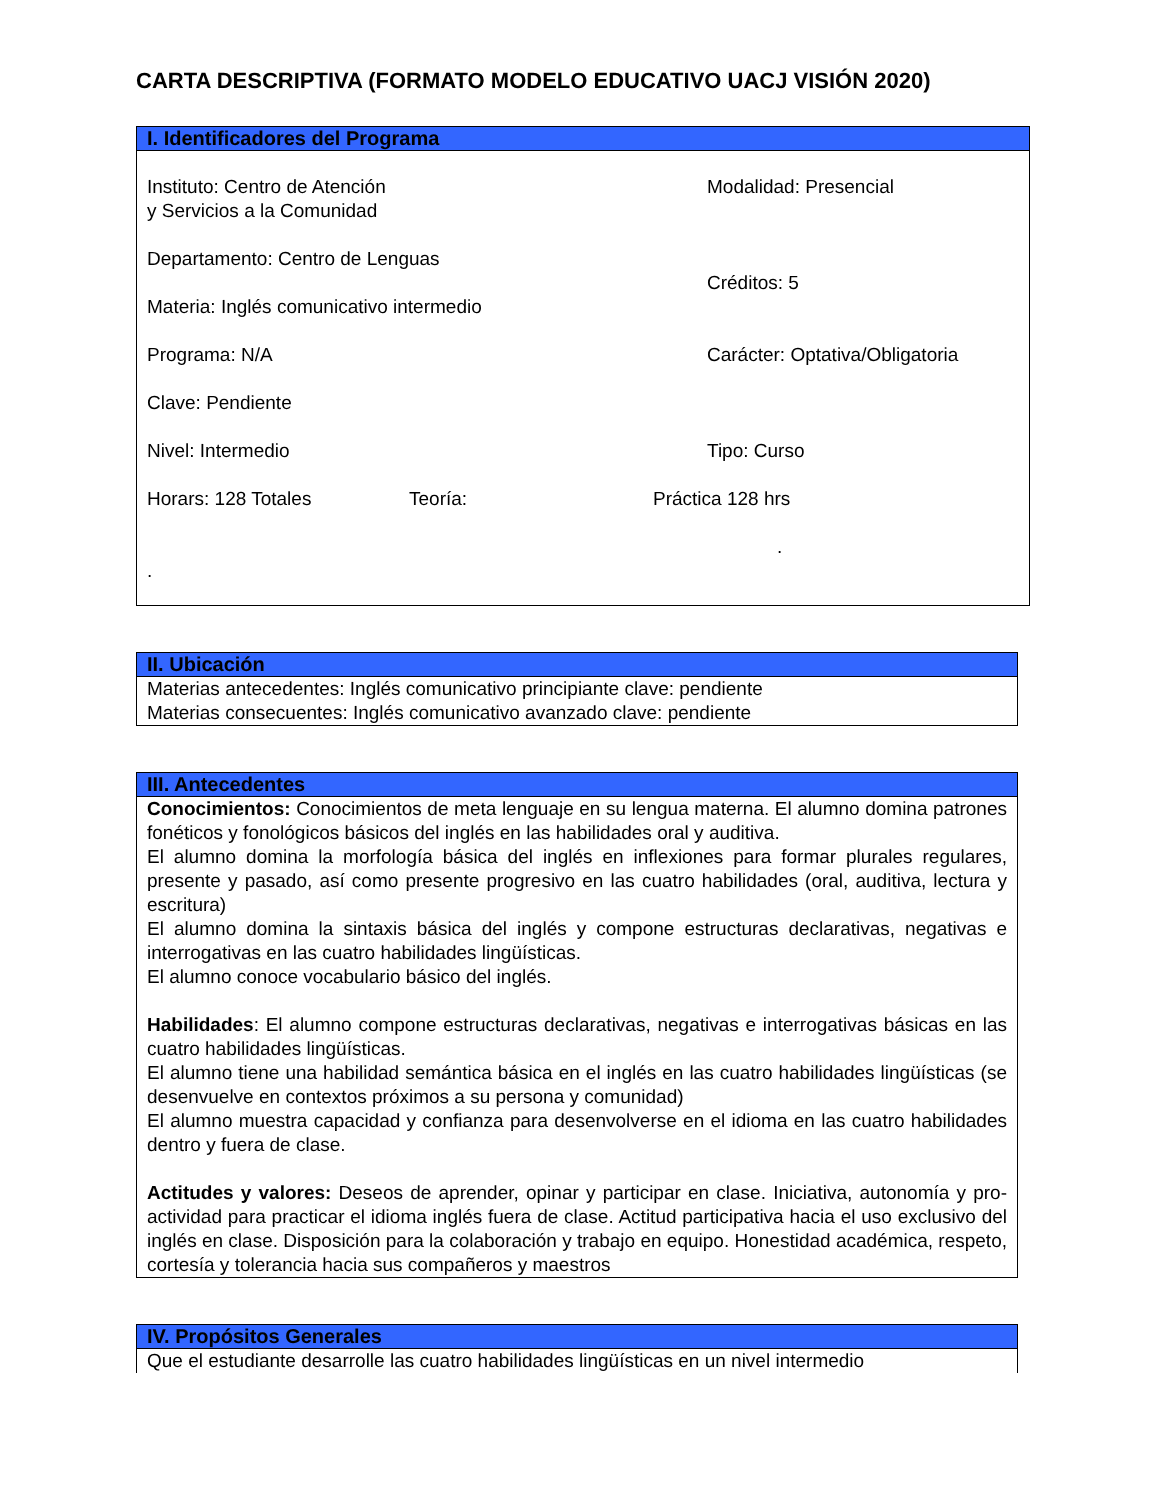CARTA DESCRIPTIVA (FORMATO MODELO EDUCATIVO UACJ VISIÓN 2020)
| I. Identificadores del Programa |
| --- |
| Instituto: Centro de Atención y Servicios a la Comunidad Modalidad: Presencial Departamento: Centro de Lenguas Créditos: 5 Materia: Inglés comunicativo intermedio Programa: N/A Carácter: Optativa/Obligatoria Clave: Pendiente Nivel: Intermedio Tipo: Curso Horars: 128 Totales Teoría: Práctica 128 hrs . . |
| II. Ubicación |
| --- |
| Materias antecedentes: Inglés comunicativo principiante clave: pendiente Materias consecuentes: Inglés comunicativo avanzado clave: pendiente |
| III. Antecedentes |
| --- |
| Conocimientos: Conocimientos de meta lenguaje en su lengua materna. El alumno domina patrones fonéticos y fonológicos básicos del inglés en las habilidades oral y auditiva. El alumno domina la morfología básica del inglés en inflexiones para formar plurales regulares, presente y pasado, así como presente progresivo en las cuatro habilidades (oral, auditiva, lectura y escritura) El alumno domina la sintaxis básica del inglés y compone estructuras declarativas, negativas e interrogativas en las cuatro habilidades lingüísticas. El alumno conoce vocabulario básico del inglés. Habilidades : El alumno compone estructuras declarativas, negativas e interrogativas básicas en las cuatro habilidades lingüísticas. El alumno tiene una habilidad semántica básica en el inglés en las cuatro habilidades lingüísticas (se desenvuelve en contextos próximos a su persona y comunidad) El alumno muestra capacidad y confianza para desenvolverse en el idioma en las cuatro habilidades dentro y fuera de clase. Actitudes y valores: Deseos de aprender, opinar y participar en clase. Iniciativa, autonomía y pro-actividad para practicar el idioma inglés fuera de clase. Actitud participativa hacia el uso exclusivo del inglés en clase. Disposición para la colaboración y trabajo en equipo. Honestidad académica, respeto, cortesía y tolerancia hacia sus compañeros y maestros |
| IV. Propósitos Generales |
| --- |
| Que el estudiante desarrolle las cuatro habilidades lingüísticas en un nivel intermedio |